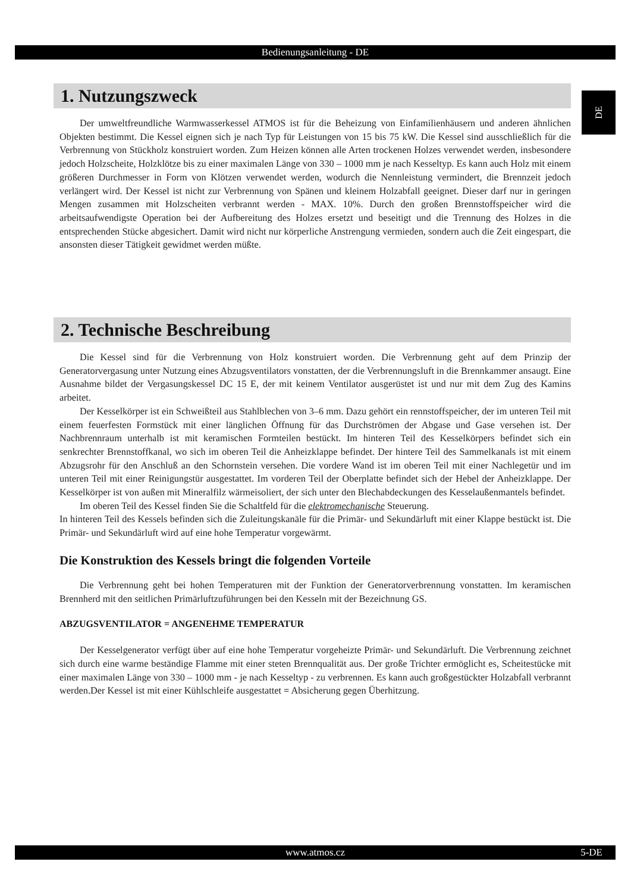Bedienungsanleitung - DE
DE
1. Nutzungszweck
Der umweltfreundliche Warmwasserkessel ATMOS ist für die Beheizung von Einfamilienhäusern und anderen ähnlichen Objekten bestimmt. Die Kessel eignen sich je nach Typ für Leistungen von 15 bis 75 kW. Die Kessel sind ausschließlich für die Verbrennung von Stückholz konstruiert worden. Zum Heizen können alle Arten trockenen Holzes verwendet werden, insbesondere jedoch Holzscheite, Holzklötze bis zu einer maximalen Länge von 330 – 1000 mm je nach Kesseltyp. Es kann auch Holz mit einem größeren Durchmesser in Form von Klötzen verwendet werden, wodurch die Nennleistung vermindert, die Brennzeit jedoch verlängert wird. Der Kessel ist nicht zur Verbrennung von Spänen und kleinem Holzabfall geeignet. Dieser darf nur in geringen Mengen zusammen mit Holzscheiten verbrannt werden - MAX. 10%. Durch den großen Brennstoffspeicher wird die arbeitsaufwendigste Operation bei der Aufbereitung des Holzes ersetzt und beseitigt und die Trennung des Holzes in die entsprechenden Stücke abgesichert. Damit wird nicht nur körperliche Anstrengung vermieden, sondern auch die Zeit eingespart, die ansonsten dieser Tätigkeit gewidmet werden müßte.
2. Technische Beschreibung
Die Kessel sind für die Verbrennung von Holz konstruiert worden. Die Verbrennung geht auf dem Prinzip der Generatorvergasung unter Nutzung eines Abzugsventilators vonstatten, der die Verbrennungsluft in die Brennkammer ansaugt. Eine Ausnahme bildet der Vergasungskessel DC 15 E, der mit keinem Ventilator ausgerüstet ist und nur mit dem Zug des Kamins arbeitet.
Der Kesselkörper ist ein Schweißteil aus Stahlblechen von 3–6 mm. Dazu gehört ein rennstoffspeicher, der im unteren Teil mit einem feuerfesten Formstück mit einer länglichen Öffnung für das Durchströmen der Abgase und Gase versehen ist. Der Nachbrennraum unterhalb ist mit keramischen Formteilen bestückt. Im hinteren Teil des Kesselkörpers befindet sich ein senkrechter Brennstoffkanal, wo sich im oberen Teil die Anheizklappe befindet. Der hintere Teil des Sammelkanals ist mit einem Abzugsrohr für den Anschluß an den Schornstein versehen. Die vordere Wand ist im oberen Teil mit einer Nachlegetür und im unteren Teil mit einer Reinigungstür ausgestattet. Im vorderen Teil der Oberplatte befindet sich der Hebel der Anheizklappe. Der Kesselkörper ist von außen mit Mineralfilz wärmeisoliert, der sich unter den Blechabdeckungen des Kesselaußenmantels befindet.
Im oberen Teil des Kessel finden Sie die Schaltfeld für die elektromechanische Steuerung.
In hinteren Teil des Kessels befinden sich die Zuleitungskanäle für die Primär- und Sekundärluft mit einer Klappe bestückt ist. Die Primär- und Sekundärluft wird auf eine hohe Temperatur vorgewärmt.
Die Konstruktion des Kessels bringt die folgenden Vorteile
Die Verbrennung geht bei hohen Temperaturen mit der Funktion der Generatorverbrennung vonstatten. Im keramischen Brennherd mit den seitlichen Primärluftzuführungen bei den Kesseln mit der Bezeichnung GS.
ABZUGSVENTILATOR = ANGENEHME TEMPERATUR
Der Kesselgenerator verfügt über auf eine hohe Temperatur vorgeheizte Primär- und Sekundärluft. Die Verbrennung zeichnet sich durch eine warme beständige Flamme mit einer steten Brennqualität aus. Der große Trichter ermöglicht es, Scheitestücke mit einer maximalen Länge von 330 – 1000 mm - je nach Kesseltyp - zu verbrennen. Es kann auch großgestückter Holzabfall verbrannt werden.Der Kessel ist mit einer Kühlschleife ausgestattet = Absicherung gegen Überhitzung.
www.atmos.cz 5-DE